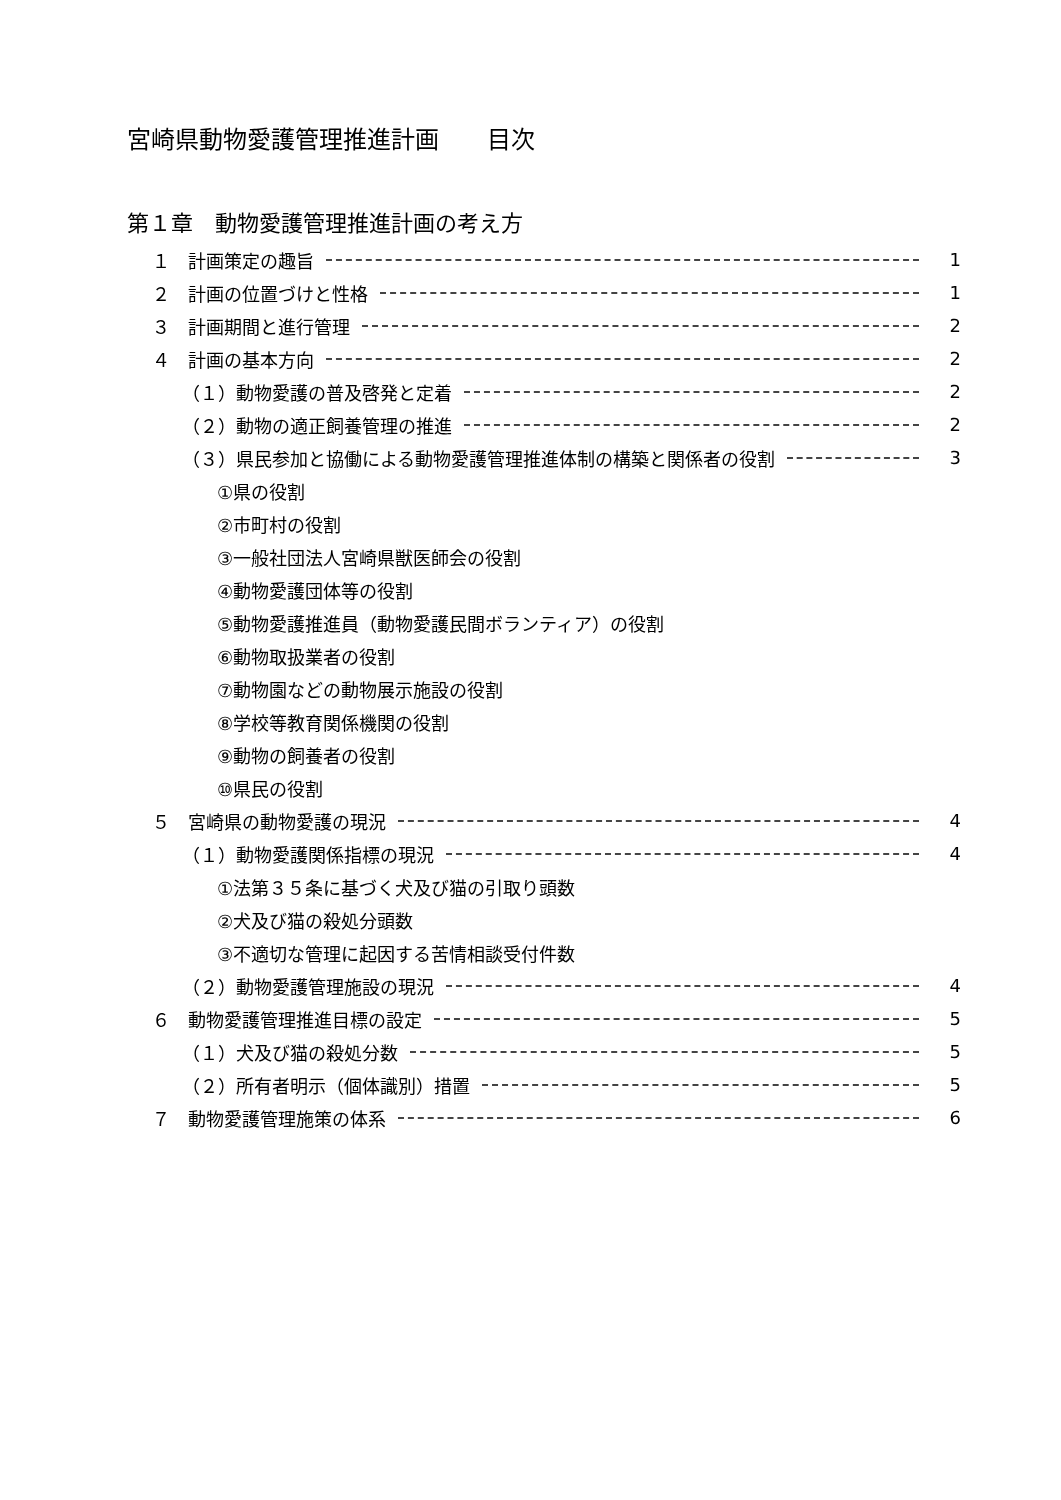宮崎県動物愛護管理推進計画　　目次
第１章　動物愛護管理推進計画の考え方
１　計画策定の趣旨 1
２　計画の位置づけと性格 1
３　計画期間と進行管理 2
４　計画の基本方向 2
（１）動物愛護の普及啓発と定着 2
（２）動物の適正飼養管理の推進 2
（３）県民参加と協働による動物愛護管理推進体制の構築と関係者の役割 3
①県の役割
②市町村の役割
③一般社団法人宮崎県獣医師会の役割
④動物愛護団体等の役割
⑤動物愛護推進員（動物愛護民間ボランティア）の役割
⑥動物取扱業者の役割
⑦動物園などの動物展示施設の役割
⑧学校等教育関係機関の役割
⑨動物の飼養者の役割
⑩県民の役割
５　宮崎県の動物愛護の現況 4
（１）動物愛護関係指標の現況 4
①法第３５条に基づく犬及び猫の引取り頭数
②犬及び猫の殺処分頭数
③不適切な管理に起因する苦情相談受付件数
（２）動物愛護管理施設の現況 4
６　動物愛護管理推進目標の設定 5
（１）犬及び猫の殺処分数 5
（２）所有者明示（個体識別）措置 5
７　動物愛護管理施策の体系 6